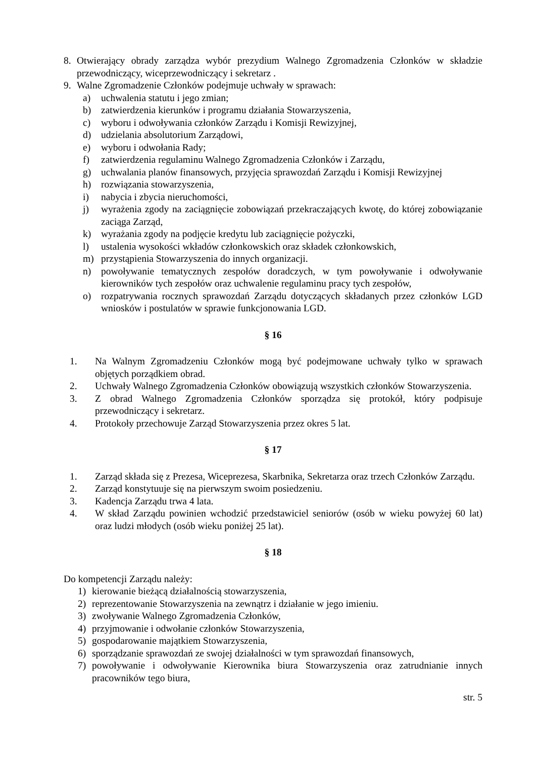8. Otwierający obrady zarządza wybór prezydium Walnego Zgromadzenia Członków w składzie przewodniczący, wiceprzewodniczący i sekretarz .
9. Walne Zgromadzenie Członków podejmuje uchwały w sprawach:
a) uchwalenia statutu i jego zmian;
b) zatwierdzenia kierunków i programu działania Stowarzyszenia,
c) wyboru i odwoływania członków Zarządu i Komisji Rewizyjnej,
d) udzielania absolutorium Zarządowi,
e) wyboru i odwołania Rady;
f) zatwierdzenia regulaminu Walnego Zgromadzenia Członków i Zarządu,
g) uchwalania planów finansowych, przyjęcia sprawozdań Zarządu i Komisji Rewizyjnej
h) rozwiązania stowarzyszenia,
i) nabycia i zbycia nieruchomości,
j) wyrażenia zgody na zaciągnięcie zobowiązań przekraczających kwotę, do której zobowiązanie zaciąga Zarząd,
k) wyrażania zgody na podjęcie kredytu lub zaciągnięcie pożyczki,
l) ustalenia wysokości wkładów członkowskich oraz składek członkowskich,
m) przystąpienia Stowarzyszenia do innych organizacji.
n) powoływanie tematycznych zespołów doradczych, w tym powoływanie i odwoływanie kierowników tych zespołów oraz uchwalenie regulaminu pracy tych zespołów,
o) rozpatrywania rocznych sprawozdań Zarządu dotyczących składanych przez członków LGD wniosków i postulatów w sprawie funkcjonowania LGD.
§ 16
1. Na Walnym Zgromadzeniu Członków mogą być podejmowane uchwały tylko w sprawach objętych porządkiem obrad.
2. Uchwały Walnego Zgromadzenia Członków obowiązują wszystkich członków Stowarzyszenia.
3. Z obrad Walnego Zgromadzenia Członków sporządza się protokół, który podpisuje przewodniczący i sekretarz.
4. Protokoły przechowuje Zarząd Stowarzyszenia przez okres 5 lat.
§ 17
1. Zarząd składa się z Prezesa, Wiceprezesa, Skarbnika, Sekretarza oraz trzech Członków Zarządu.
2. Zarząd konstytuuje się na pierwszym swoim posiedzeniu.
3. Kadencja Zarządu trwa 4 lata.
4. W skład Zarządu powinien wchodzić przedstawiciel seniorów (osób w wieku powyżej 60 lat) oraz ludzi młodych (osób wieku poniżej 25 lat).
§ 18
Do kompetencji Zarządu należy:
1) kierowanie bieżącą działalnością stowarzyszenia,
2) reprezentowanie Stowarzyszenia na zewnątrz i działanie w jego imieniu.
3) zwoływanie Walnego Zgromadzenia Członków,
4) przyjmowanie i odwołanie członków Stowarzyszenia,
5) gospodarowanie majątkiem Stowarzyszenia,
6) sporządzanie sprawozdań ze swojej działalności w tym sprawozdań finansowych,
7) powoływanie i odwoływanie Kierownika biura Stowarzyszenia oraz zatrudnianie innych pracowników tego biura,
str. 5